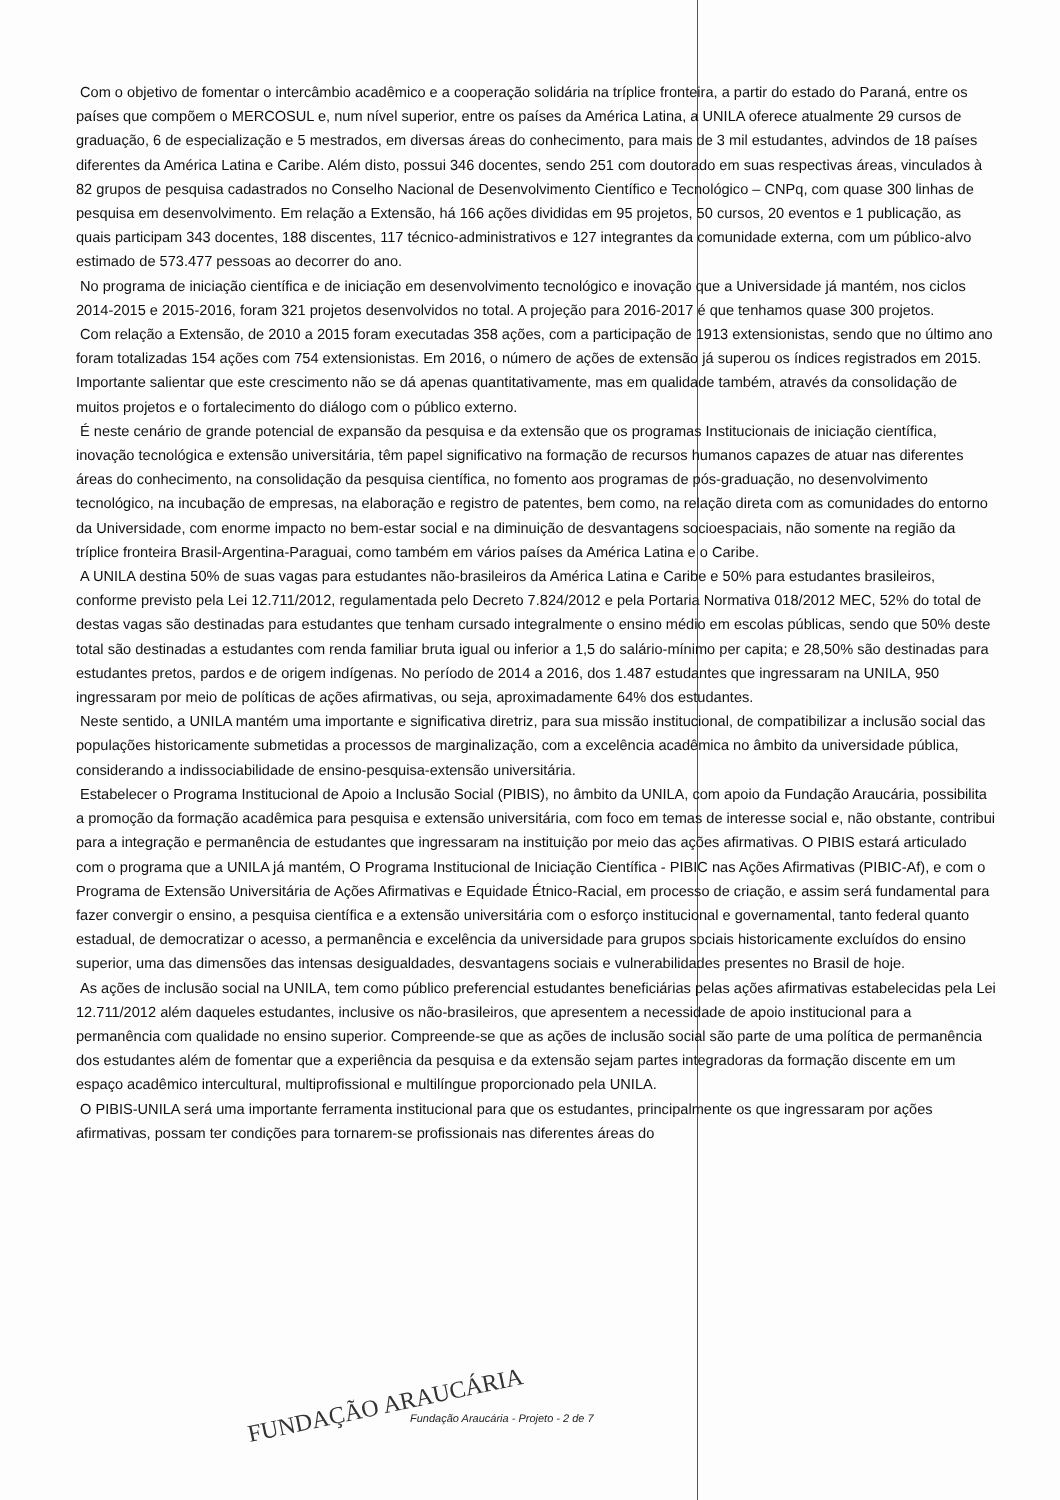Com o objetivo de fomentar o intercâmbio acadêmico e a cooperação solidária na tríplice fronteira, a partir do estado do Paraná, entre os países que compõem o MERCOSUL e, num nível superior, entre os países da América Latina, a UNILA oferece atualmente 29 cursos de graduação, 6 de especialização e 5 mestrados, em diversas áreas do conhecimento, para mais de 3 mil estudantes, advindos de 18 países diferentes da América Latina e Caribe. Além disto, possui 346 docentes, sendo 251 com doutorado em suas respectivas áreas, vinculados à 82 grupos de pesquisa cadastrados no Conselho Nacional de Desenvolvimento Científico e Tecnológico – CNPq, com quase 300 linhas de pesquisa em desenvolvimento. Em relação a Extensão, há 166 ações divididas em 95 projetos, 50 cursos, 20 eventos e 1 publicação, as quais participam 343 docentes, 188 discentes, 117 técnico-administrativos e 127 integrantes da comunidade externa, com um público-alvo estimado de 573.477 pessoas ao decorrer do ano.
No programa de iniciação científica e de iniciação em desenvolvimento tecnológico e inovação que a Universidade já mantém, nos ciclos 2014-2015 e 2015-2016, foram 321 projetos desenvolvidos no total. A projeção para 2016-2017 é que tenhamos quase 300 projetos.
Com relação a Extensão, de 2010 a 2015 foram executadas 358 ações, com a participação de 1913 extensionistas, sendo que no último ano foram totalizadas 154 ações com 754 extensionistas. Em 2016, o número de ações de extensão já superou os índices registrados em 2015. Importante salientar que este crescimento não se dá apenas quantitativamente, mas em qualidade também, através da consolidação de muitos projetos e o fortalecimento do diálogo com o público externo.
É neste cenário de grande potencial de expansão da pesquisa e da extensão que os programas Institucionais de iniciação científica, inovação tecnológica e extensão universitária, têm papel significativo na formação de recursos humanos capazes de atuar nas diferentes áreas do conhecimento, na consolidação da pesquisa científica, no fomento aos programas de pós-graduação, no desenvolvimento tecnológico, na incubação de empresas, na elaboração e registro de patentes, bem como, na relação direta com as comunidades do entorno da Universidade, com enorme impacto no bem-estar social e na diminuição de desvantagens socioespaciais, não somente na região da tríplice fronteira Brasil-Argentina-Paraguai, como também em vários países da América Latina e o Caribe.
A UNILA destina 50% de suas vagas para estudantes não-brasileiros da América Latina e Caribe e 50% para estudantes brasileiros, conforme previsto pela Lei 12.711/2012, regulamentada pelo Decreto 7.824/2012 e pela Portaria Normativa 018/2012 MEC, 52% do total de destas vagas são destinadas para estudantes que tenham cursado integralmente o ensino médio em escolas públicas, sendo que 50% deste total são destinadas a estudantes com renda familiar bruta igual ou inferior a 1,5 do salário-mínimo per capita; e 28,50% são destinadas para estudantes pretos, pardos e de origem indígenas. No período de 2014 a 2016, dos 1.487 estudantes que ingressaram na UNILA, 950 ingressaram por meio de políticas de ações afirmativas, ou seja, aproximadamente 64% dos estudantes.
Neste sentido, a UNILA mantém uma importante e significativa diretriz, para sua missão institucional, de compatibilizar a inclusão social das populações historicamente submetidas a processos de marginalização, com a excelência acadêmica no âmbito da universidade pública, considerando a indissociabilidade de ensino-pesquisa-extensão universitária.
Estabelecer o Programa Institucional de Apoio a Inclusão Social (PIBIS), no âmbito da UNILA, com apoio da Fundação Araucária, possibilita a promoção da formação acadêmica para pesquisa e extensão universitária, com foco em temas de interesse social e, não obstante, contribui para a integração e permanência de estudantes que ingressaram na instituição por meio das ações afirmativas. O PIBIS estará articulado com o programa que a UNILA já mantém, O Programa Institucional de Iniciação Científica - PIBIC nas Ações Afirmativas (PIBIC-Af), e com o Programa de Extensão Universitária de Ações Afirmativas e Equidade Étnico-Racial, em processo de criação, e assim será fundamental para fazer convergir o ensino, a pesquisa científica e a extensão universitária com o esforço institucional e governamental, tanto federal quanto estadual, de democratizar o acesso, a permanência e excelência da universidade para grupos sociais historicamente excluídos do ensino superior, uma das dimensões das intensas desigualdades, desvantagens sociais e vulnerabilidades presentes no Brasil de hoje.
As ações de inclusão social na UNILA, tem como público preferencial estudantes beneficiárias pelas ações afirmativas estabelecidas pela Lei 12.711/2012 além daqueles estudantes, inclusive os não-brasileiros, que apresentem a necessidade de apoio institucional para a permanência com qualidade no ensino superior. Compreende-se que as ações de inclusão social são parte de uma política de permanência dos estudantes além de fomentar que a experiência da pesquisa e da extensão sejam partes integradoras da formação discente em um espaço acadêmico intercultural, multiprofissional e multilíngue proporcionado pela UNILA.
O PIBIS-UNILA será uma importante ferramenta institucional para que os estudantes, principalmente os que ingressaram por ações afirmativas, possam ter condições para tornarem-se profissionais nas diferentes áreas do
FUNDAÇÃO ARAUCÁRIA
Fundação Araucária - Projeto - 2 de 7